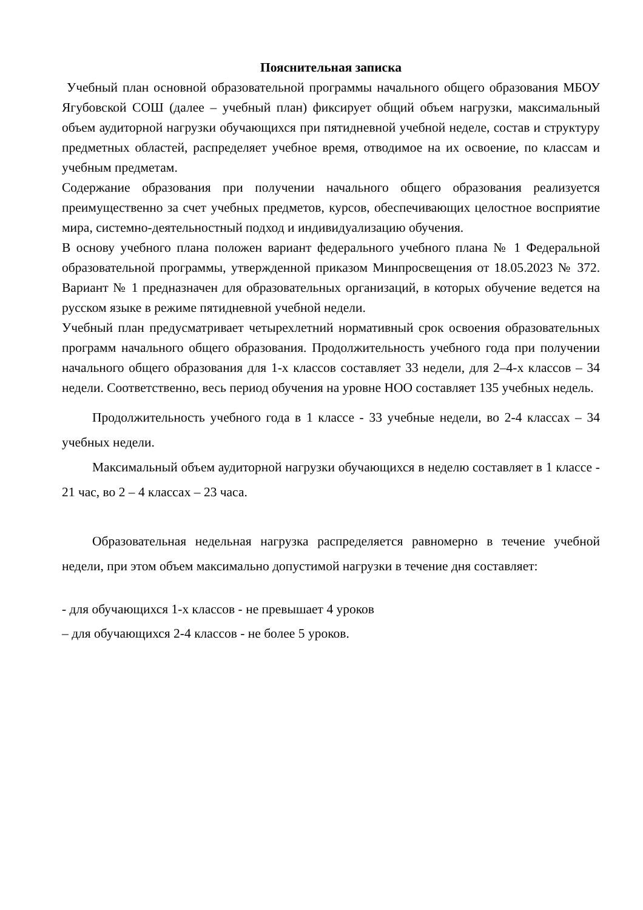Пояснительная записка
Учебный план основной образовательной программы начального общего образования МБОУ Ягубовской СОШ (далее – учебный план) фиксирует общий объем нагрузки, максимальный объем аудиторной нагрузки обучающихся при пятидневной учебной неделе, состав и структуру предметных областей, распределяет учебное время, отводимое на их освоение, по классам и учебным предметам.
Содержание образования при получении начального общего образования реализуется преимущественно за счет учебных предметов, курсов, обеспечивающих целостное восприятие мира, системно-деятельностный подход и индивидуализацию обучения.
В основу учебного плана положен вариант федерального учебного плана № 1 Федеральной образовательной программы, утвержденной приказом Минпросвещения от 18.05.2023 № 372. Вариант № 1 предназначен для образовательных организаций, в которых обучение ведется на русском языке в режиме пятидневной учебной недели.
Учебный план предусматривает четырехлетний нормативный срок освоения образовательных программ начального общего образования. Продолжительность учебного года при получении начального общего образования для 1-х классов составляет 33 недели, для 2–4-х классов – 34 недели. Соответственно, весь период обучения на уровне НОО составляет 135 учебных недель.
Продолжительность учебного года в 1 классе - 33 учебные недели, во 2-4 классах – 34 учебных недели.
Максимальный объем аудиторной нагрузки обучающихся в неделю составляет в 1 классе - 21 час, во 2 – 4 классах – 23 часа.
Образовательная недельная нагрузка распределяется равномерно в течение учебной недели, при этом объем максимально допустимой нагрузки в течение дня составляет:
- для обучающихся 1-х классов - не превышает 4 уроков
– для обучающихся 2-4 классов - не более 5 уроков.